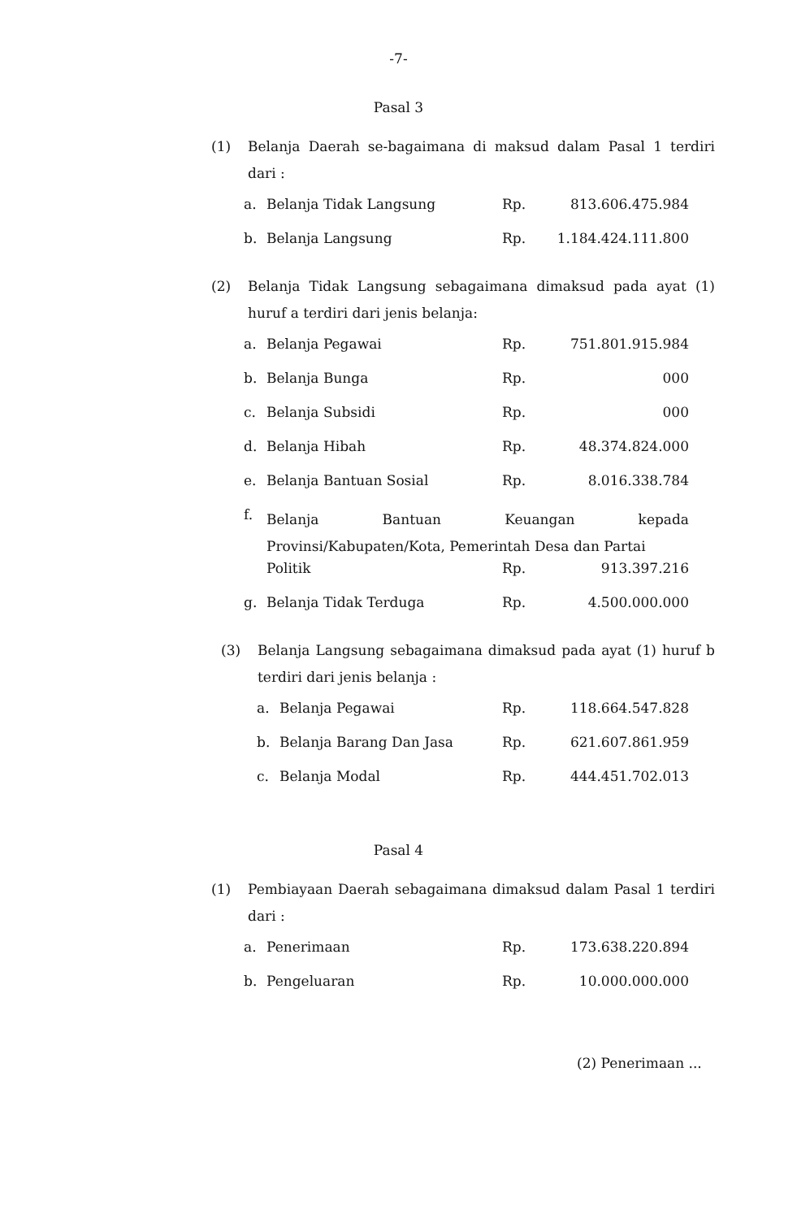-7-
Pasal 3
(1) Belanja Daerah se-bagaimana di maksud dalam Pasal 1 terdiri dari :
| a. | Belanja Tidak Langsung | Rp. | 813.606.475.984 |
| b. | Belanja Langsung | Rp. | 1.184.424.111.800 |
(2) Belanja Tidak Langsung sebagaimana dimaksud pada ayat (1) huruf a terdiri dari jenis belanja:
| a. | Belanja Pegawai | Rp. | 751.801.915.984 |
| b. | Belanja Bunga | Rp. | 000 |
| c. | Belanja Subsidi | Rp. | 000 |
| d. | Belanja Hibah | Rp. | 48.374.824.000 |
| e. | Belanja Bantuan Sosial | Rp. | 8.016.338.784 |
| f. | Belanja Bantuan Keuangan kepada Provinsi/Kabupaten/Kota, Pemerintah Desa dan Partai | | |
| | Politik | Rp. | 913.397.216 |
| g. | Belanja Tidak Terduga | Rp. | 4.500.000.000 |
(3) Belanja Langsung sebagaimana dimaksud pada ayat (1) huruf b terdiri dari jenis belanja :
| a. | Belanja Pegawai | Rp. | 118.664.547.828 |
| b. | Belanja Barang Dan Jasa | Rp. | 621.607.861.959 |
| c. | Belanja Modal | Rp. | 444.451.702.013 |
Pasal 4
(1) Pembiayaan Daerah sebagaimana dimaksud dalam Pasal 1 terdiri dari :
| a. | Penerimaan | Rp. | 173.638.220.894 |
| b. | Pengeluaran | Rp. | 10.000.000.000 |
(2) Penerimaan ...